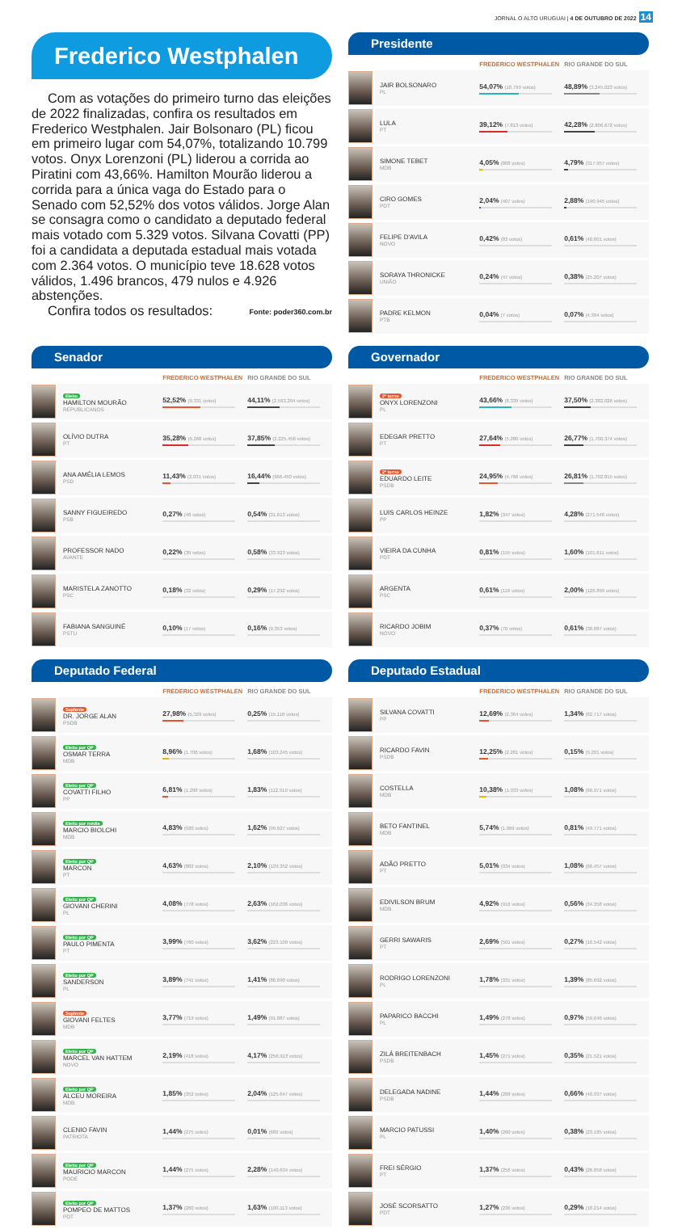JORNAL O ALTO URUGUAI | 4 DE OUTUBRO DE 2022 14
Frederico Westphalen
Com as votações do primeiro turno das eleições de 2022 finalizadas, confira os resultados em Frederico Westphalen. Jair Bolsonaro (PL) ficou em primeiro lugar com 54,07%, totalizando 10.799 votos. Onyx Lorenzoni (PL) liderou a corrida ao Piratini com 43,66%. Hamilton Mourão liderou a corrida para a única vaga do Estado para o Senado com 52,52% dos votos válidos. Jorge Alan se consagra como o candidato a deputado federal mais votado com 5.329 votos. Silvana Covatti (PP) foi a candidata a deputada estadual mais votada com 2.364 votos. O município teve 18.628 votos válidos, 1.496 brancos, 479 nulos e 4.926 abstenções.
Confira todos os resultados: Fonte: poder360.com.br
Presidente
| | | FREDERICO WESTPHALEN | RIO GRANDE DO SUL |
| --- | --- | --- | --- |
| | JAIR BOLSONARO PL | 54,07% (10.799 votos) | 48,89% (3.245.023 votos) |
| | LULA PT | 39,12% (7.813 votos) | 42,28% (2.806.672 votos) |
| | SIMONE TEBET MDB | 4,05% (808 votos) | 4,79% (317.957 votos) |
| | CIRO GOMES PDT | 2,04% (407 votos) | 2,88% (190.945 votos) |
| | FELIPE D'AVILA NOVO | 0,42% (83 votos) | 0,61% (40.601 votos) |
| | SORAYA THRONICKE UNIÃO | 0,24% (47 votos) | 0,38% (25.207 votos) |
| | PADRE KELMON PTB | 0,04% (7 votos) | 0,07% (4.394 votos) |
Senador
| | | FREDERICO WESTPHALEN | RIO GRANDE DO SUL |
| --- | --- | --- | --- |
| | Eleito HAMILTON MOURÃO REPUBLICANOS | 52,52% (9.331 votos) | 44,11% (2.593.294 votos) |
| | OLÍVIO DUTRA PT | 35,28% (6.268 votos) | 37,85% (2.225.458 votos) |
| | ANA AMÉLIA LEMOS PSD | 11,43% (2.031 votos) | 16,44% (966.450 votos) |
| | SANNY FIGUEIREDO PSB | 0,27% (48 votos) | 0,54% (31.613 votos) |
| | PROFESSOR NADO AVANTE | 0,22% (39 votos) | 0,58% (33.923 votos) |
| | MARISTELA ZANOTTO PSC | 0,18% (32 votos) | 0,29% (17.292 votos) |
| | FABIANA SANGUINÉ PSTU | 0,10% (17 votos) | 0,16% (9.353 votos) |
Governador
| | | FREDERICO WESTPHALEN | RIO GRANDE DO SUL |
| --- | --- | --- | --- |
| | 2º turno ONYX LORENZONI PL | 43,66% (8.339 votos) | 37,50% (2.382.026 votos) |
| | EDEGAR PRETTO PT | 27,64% (5.280 votos) | 26,77% (1.700.374 votos) |
| | 2º turno EDUARDO LEITE PSDB | 24,95% (4.766 votos) | 26,81% (1.702.815 votos) |
| | LUIS CARLOS HEINZE PP | 1,82% (347 votos) | 4,28% (271.540 votos) |
| | VIEIRA DA CUNHA PDT | 0,81% (155 votos) | 1,60% (101.611 votos) |
| | ARGENTA PSC | 0,61% (116 votos) | 2,00% (126.899 votos) |
| | RICARDO JOBIM NOVO | 0,37% (70 votos) | 0,61% (38.887 votos) |
Deputado Federal
| | | FREDERICO WESTPHALEN | RIO GRANDE DO SUL |
| --- | --- | --- | --- |
| | Suplente DR. JORGE ALAN PSDB | 27,98% (5.329 votos) | 0,25% (15.118 votos) |
| | Eleito por QP OSMAR TERRA MDB | 8,96% (1.706 votos) | 1,68% (103.245 votos) |
| | Eleito por QP COVATTI FILHO PP | 6,81% (1.298 votos) | 1,83% (112.910 votos) |
| | Eleito por média MARCIO BIOLCHI MDB | 4,83% (920 votos) | 1,62% (99.627 votos) |
| | Eleito por QP MARCON PT | 4,63% (882 votos) | 2,10% (129.352 votos) |
| | Eleito por QP GIOVANI CHERINI PL | 4,08% (778 votos) | 2,63% (162.036 votos) |
| | Eleito por QP PAULO PIMENTA PT | 3,99% (760 votos) | 3,62% (223.109 votos) |
| | Eleito por QP SANDERSON PL | 3,89% (741 votos) | 1,41% (86.690 votos) |
| | Suplente GIOVANI FELTES MDB | 3,77% (719 votos) | 1,49% (91.887 votos) |
| | Eleito por QP MARCEL VAN HATTEM NOVO | 2,19% (418 votos) | 4,17% (256.913 votos) |
| | Eleito por QP ALCEU MOREIRA MDB | 1,85% (352 votos) | 2,04% (125.647 votos) |
| | CLENIO FAVIN PATRIOTA | 1,44% (275 votos) | 0,01% (682 votos) |
| | Eleito por QP MAURICIO MARCON PODE | 1,44% (275 votos) | 2,28% (140.634 votos) |
| | Eleito por QP POMPEO DE MATTOS PDT | 1,37% (260 votos) | 1,63% (100.113 votos) |
Deputado Estadual
| | | FREDERICO WESTPHALEN | RIO GRANDE DO SUL |
| --- | --- | --- | --- |
| | SILVANA COVATTI PP | 12,69% (2.364 votos) | 1,34% (82.717 votos) |
| | RICARDO FAVIN PSDB | 12,25% (2.281 votos) | 0,15% (9.201 votos) |
| | COSTELLA MDB | 10,38% (1.933 votos) | 1,08% (66.971 votos) |
| | BETO FANTINEL MDB | 5,74% (1.069 votos) | 0,81% (49.771 votos) |
| | ADÃO PRETTO PT | 5,01% (934 votos) | 1,08% (66.457 votos) |
| | EDIVILSON BRUM MDB | 4,92% (916 votos) | 0,56% (34.358 votos) |
| | GERRI SAWARIS PT | 2,69% (501 votos) | 0,27% (16.542 votos) |
| | RODRIGO LORENZONI PL | 1,78% (331 votos) | 1,39% (85.692 votos) |
| | PAPARICO BACCHI PL | 1,49% (278 votos) | 0,97% (59.646 votos) |
| | ZILÁ BREITENBACH PSDB | 1,45% (271 votos) | 0,35% (21.521 votos) |
| | DELEGADA NADINE PSDB | 1,44% (268 votos) | 0,66% (40.937 votos) |
| | MARCIO PATUSSI PL | 1,40% (260 votos) | 0,38% (23.185 votos) |
| | FREI SÉRGIO PT | 1,37% (256 votos) | 0,43% (26.858 votos) |
| | JOSÉ SCORSATTO PDT | 1,27% (236 votos) | 0,29% (18.214 votos) |